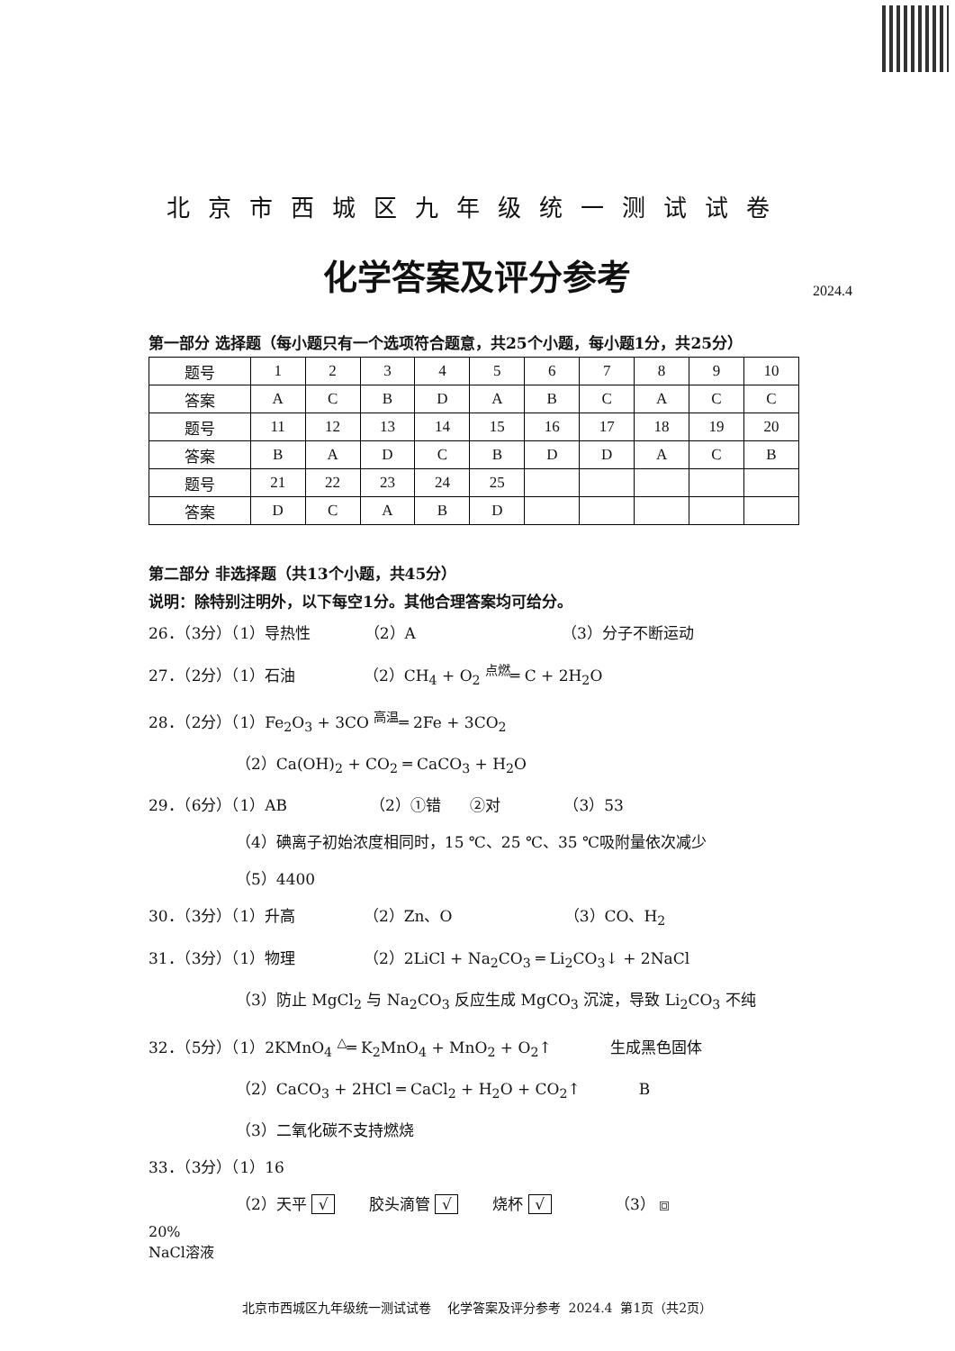北京市西城区九年级统一测试试卷
化学答案及评分参考
2024.4
第一部分 选择题（每小题只有一个选项符合题意，共25个小题，每小题1分，共25分）
| 题号 | 1 | 2 | 3 | 4 | 5 | 6 | 7 | 8 | 9 | 10 |
| 答案 | A | C | B | D | A | B | C | A | C | C |
| 题号 | 11 | 12 | 13 | 14 | 15 | 16 | 17 | 18 | 19 | 20 |
| 答案 | B | A | D | C | B | D | D | A | C | B |
| 题号 | 21 | 22 | 23 | 24 | 25 | | | | | |
| 答案 | D | C | A | B | D | | | | | |
第二部分 非选择题（共13个小题，共45分）
说明：除特别注明外，以下每空1分。其他合理答案均可给分。
26．（3分）（1）导热性 （2）A （3）分子不断运动
27．（2分）（1）石油 （2）CH<sub>4</sub> + O<sub>2</sub> <sup>点燃</sup>═ C + 2H<sub>2</sub>O
28．（2分）（1）Fe<sub>2</sub>O<sub>3</sub> + 3CO <sup>高温</sup>═ 2Fe + 3CO<sub>2</sub>
（2）Ca(OH)<sub>2</sub> + CO<sub>2</sub> ═ CaCO<sub>3</sub> + H<sub>2</sub>O
29．（6分）（1）AB （2）①错 ②对 （3）53
（4）碘离子初始浓度相同时，15 ℃、25 ℃、35 ℃吸附量依次减少
（5）4400
30．（3分）（1）升高 （2）Zn、O （3）CO、H<sub>2</sub>
31．（3分）（1）物理 （2）2LiCl + Na<sub>2</sub>CO<sub>3</sub> ═ Li<sub>2</sub>CO<sub>3</sub>↓ + 2NaCl
（3）防止 MgCl<sub>2</sub> 与 Na<sub>2</sub>CO<sub>3</sub> 反应生成 MgCO<sub>3</sub> 沉淀，导致 Li<sub>2</sub>CO<sub>3</sub> 不纯
32．（5分）（1）2KMnO<sub>4</sub> <sup>△</sup>═ K<sub>2</sub>MnO<sub>4</sub> + MnO<sub>2</sub> + O<sub>2</sub>↑ 生成黑色固体
（2）CaCO<sub>3</sub> + 2HCl ═ CaCl<sub>2</sub> + H<sub>2</sub>O + CO<sub>2</sub>↑ B
（3）二氧化碳不支持燃烧
33．（3分）（1）16
（2）天平 √ 胶头滴管 √ 烧杯 √ （3）
20%
NaCl溶液
北京市西城区九年级统一测试试卷 化学答案及评分参考 2024.4 第1页（共2页）